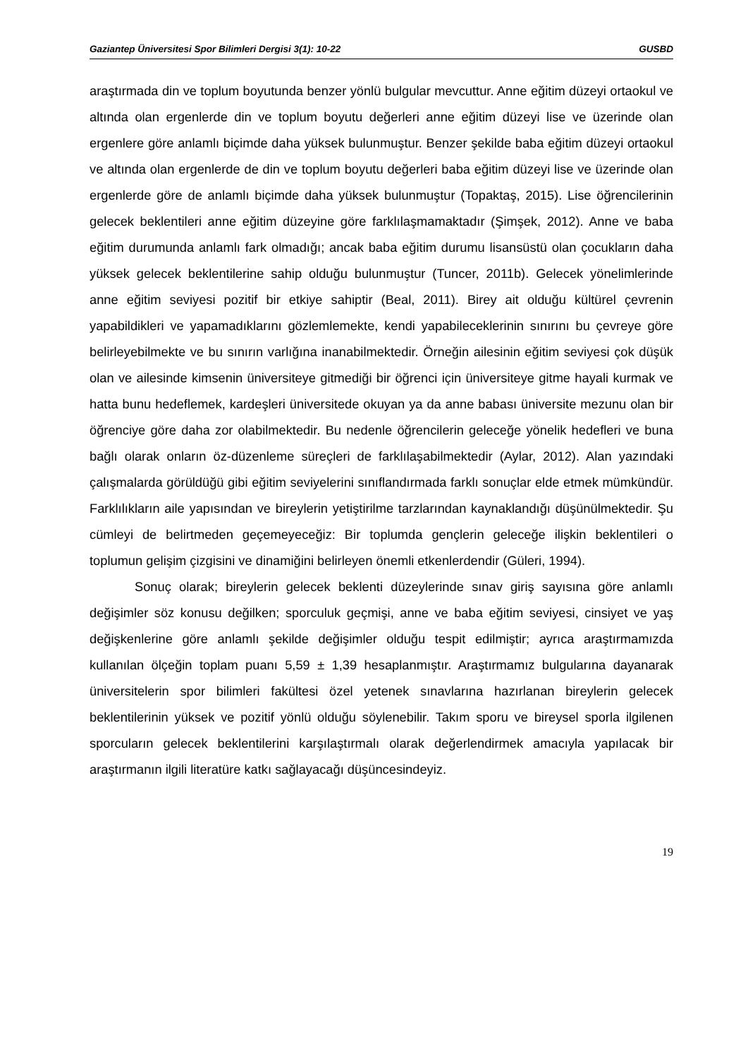Gaziantep Üniversitesi Spor Bilimleri Dergisi 3(1): 10-22 GUSBD
araştırmada din ve toplum boyutunda benzer yönlü bulgular mevcuttur. Anne eğitim düzeyi ortaokul ve altında olan ergenlerde din ve toplum boyutu değerleri anne eğitim düzeyi lise ve üzerinde olan ergenlere göre anlamlı biçimde daha yüksek bulunmuştur. Benzer şekilde baba eğitim düzeyi ortaokul ve altında olan ergenlerde de din ve toplum boyutu değerleri baba eğitim düzeyi lise ve üzerinde olan ergenlerde göre de anlamlı biçimde daha yüksek bulunmuştur (Topaktaş, 2015). Lise öğrencilerinin gelecek beklentileri anne eğitim düzeyine göre farklılaşmamaktadır (Şimşek, 2012). Anne ve baba eğitim durumunda anlamlı fark olmadığı; ancak baba eğitim durumu lisansüstü olan çocukların daha yüksek gelecek beklentilerine sahip olduğu bulunmuştur (Tuncer, 2011b). Gelecek yönelimlerinde anne eğitim seviyesi pozitif bir etkiye sahiptir (Beal, 2011). Birey ait olduğu kültürel çevrenin yapabildikleri ve yapamadıklarını gözlemlemekte, kendi yapabileceklerinin sınırını bu çevreye göre belirleyebilmekte ve bu sınırın varlığına inanabilmektedir. Örneğin ailesinin eğitim seviyesi çok düşük olan ve ailesinde kimsenin üniversiteye gitmediği bir öğrenci için üniversiteye gitme hayali kurmak ve hatta bunu hedeflemek, kardeşleri üniversitede okuyan ya da anne babası üniversite mezunu olan bir öğrenciye göre daha zor olabilmektedir. Bu nedenle öğrencilerin geleceğe yönelik hedefleri ve buna bağlı olarak onların öz-düzenleme süreçleri de farklılaşabilmektedir (Aylar, 2012). Alan yazındaki çalışmalarda görüldüğü gibi eğitim seviyelerini sınıflandırmada farklı sonuçlar elde etmek mümkündür. Farklılıkların aile yapısından ve bireylerin yetiştirilme tarzlarından kaynaklandığı düşünülmektedir. Şu cümleyi de belirtmeden geçemeyeceğiz: Bir toplumda gençlerin geleceğe ilişkin beklentileri o toplumun gelişim çizgisini ve dinamiğini belirleyen önemli etkenlerdendir (Güleri, 1994).
Sonuç olarak; bireylerin gelecek beklenti düzeylerinde sınav giriş sayısına göre anlamlı değişimler söz konusu değilken; sporculuk geçmişi, anne ve baba eğitim seviyesi, cinsiyet ve yaş değişkenlerine göre anlamlı şekilde değişimler olduğu tespit edilmiştir; ayrıca araştırmamızda kullanılan ölçeğin toplam puanı 5,59 ± 1,39 hesaplanmıştır. Araştırmamız bulgularına dayanarak üniversitelerin spor bilimleri fakültesi özel yetenek sınavlarına hazırlanan bireylerin gelecek beklentilerinin yüksek ve pozitif yönlü olduğu söylenebilir. Takım sporu ve bireysel sporla ilgilenen sporcuların gelecek beklentilerini karşılaştırmalı olarak değerlendirmek amacıyla yapılacak bir araştırmanın ilgili literatüre katkı sağlayacağı düşüncesindeyiz.
19